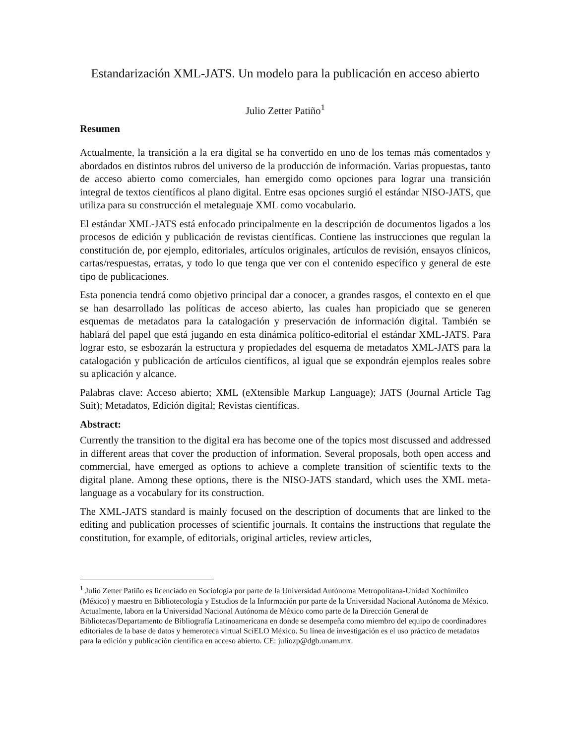Estandarización XML-JATS. Un modelo para la publicación en acceso abierto
Julio Zetter Patiño<sup>1</sup>
Resumen
Actualmente, la transición a la era digital se ha convertido en uno de los temas más comentados y abordados en distintos rubros del universo de la producción de información. Varias propuestas, tanto de acceso abierto como comerciales, han emergido como opciones para lograr una transición integral de textos científicos al plano digital. Entre esas opciones surgió el estándar NISO-JATS, que utiliza para su construcción el metaleguaje XML como vocabulario.
El estándar XML-JATS está enfocado principalmente en la descripción de documentos ligados a los procesos de edición y publicación de revistas científicas. Contiene las instrucciones que regulan la constitución de, por ejemplo, editoriales, artículos originales, artículos de revisión, ensayos clínicos, cartas/respuestas, erratas, y todo lo que tenga que ver con el contenido específico y general de este tipo de publicaciones.
Esta ponencia tendrá como objetivo principal dar a conocer, a grandes rasgos, el contexto en el que se han desarrollado las políticas de acceso abierto, las cuales han propiciado que se generen esquemas de metadatos para la catalogación y preservación de información digital. También se hablará del papel que está jugando en esta dinámica político-editorial el estándar XML-JATS. Para lograr esto, se esbozarán la estructura y propiedades del esquema de metadatos XML-JATS para la catalogación y publicación de artículos científicos, al igual que se expondrán ejemplos reales sobre su aplicación y alcance.
Palabras clave: Acceso abierto; XML (eXtensible Markup Language); JATS (Journal Article Tag Suit); Metadatos, Edición digital; Revistas científicas.
Abstract:
Currently the transition to the digital era has become one of the topics most discussed and addressed in different areas that cover the production of information. Several proposals, both open access and commercial, have emerged as options to achieve a complete transition of scientific texts to the digital plane. Among these options, there is the NISO-JATS standard, which uses the XML meta-language as a vocabulary for its construction.
The XML-JATS standard is mainly focused on the description of documents that are linked to the editing and publication processes of scientific journals. It contains the instructions that regulate the constitution, for example, of editorials, original articles, review articles,
<sup>1</sup> Julio Zetter Patiño es licenciado en Sociología por parte de la Universidad Autónoma Metropolitana-Unidad Xochimilco (México) y maestro en Bibliotecología y Estudios de la Información por parte de la Universidad Nacional Autónoma de México. Actualmente, labora en la Universidad Nacional Autónoma de México como parte de la Dirección General de Bibliotecas/Departamento de Bibliografía Latinoamericana en donde se desempeña como miembro del equipo de coordinadores editoriales de la base de datos y hemeroteca virtual SciELO México. Su línea de investigación es el uso práctico de metadatos para la edición y publicación científica en acceso abierto. CE: juliozp@dgb.unam.mx.